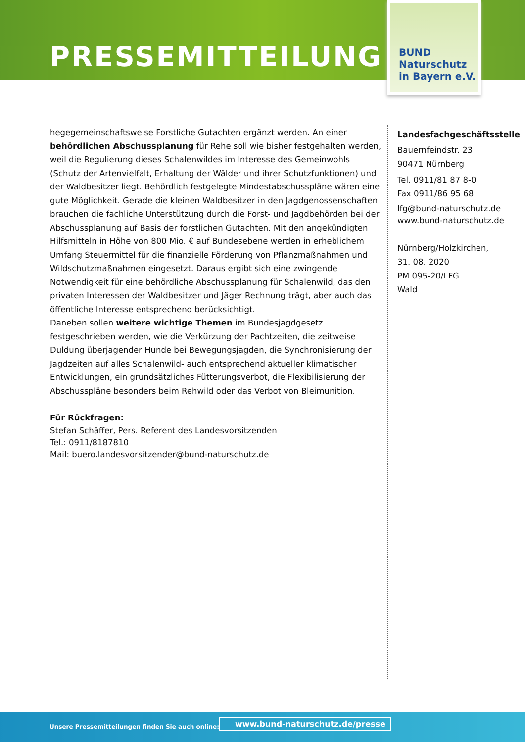PRESSEMITTEILUNG
BUND
Naturschutz
in Bayern e.V.
hegegemeinschaftsweise Forstliche Gutachten ergänzt werden. An einer behördlichen Abschussplanung für Rehe soll wie bisher festgehalten werden, weil die Regulierung dieses Schalenwildes im Interesse des Gemeinwohls (Schutz der Artenvielfalt, Erhaltung der Wälder und ihrer Schutzfunktionen) und der Waldbesitzer liegt. Behördlich festgelegte Mindestabschusspläne wären eine gute Möglichkeit. Gerade die kleinen Waldbesitzer in den Jagdgenossenschaften brauchen die fachliche Unterstützung durch die Forst- und Jagdbehörden bei der Abschussplanung auf Basis der forstlichen Gutachten. Mit den angekündigten Hilfsmitteln in Höhe von 800 Mio. € auf Bundesebene werden in erheblichem Umfang Steuermittel für die finanzielle Förderung von Pflanzmaßnahmen und Wildschutzmaßnahmen eingesetzt. Daraus ergibt sich eine zwingende Notwendigkeit für eine behördliche Abschussplanung für Schalenwild, das den privaten Interessen der Waldbesitzer und Jäger Rechnung trägt, aber auch das öffentliche Interesse entsprechend berücksichtigt.
Daneben sollen weitere wichtige Themen im Bundesjagdgesetz festgeschrieben werden, wie die Verkürzung der Pachtzeiten, die zeitweise Duldung überjagender Hunde bei Bewegungsjagden, die Synchronisierung der Jagdzeiten auf alles Schalenwild- auch entsprechend aktueller klimatischer Entwicklungen, ein grundsätzliches Fütterungsverbot, die Flexibilisierung der Abschusspläne besonders beim Rehwild oder das Verbot von Bleimunition.
Für Rückfragen:
Stefan Schäffer, Pers. Referent des Landesvorsitzenden
Tel.: 0911/8187810
Mail: buero.landesvorsitzender@bund-naturschutz.de
Landesfachgeschäftsstelle
Bauernfeindstr. 23
90471 Nürnberg
Tel. 0911/81 87 8-0
Fax 0911/86 95 68
lfg@bund-naturschutz.de
www.bund-naturschutz.de
Nürnberg/Holzkirchen,
31. 08. 2020
PM 095-20/LFG
Wald
Unsere Pressemitteilungen finden Sie auch online:
www.bund-naturschutz.de/presse